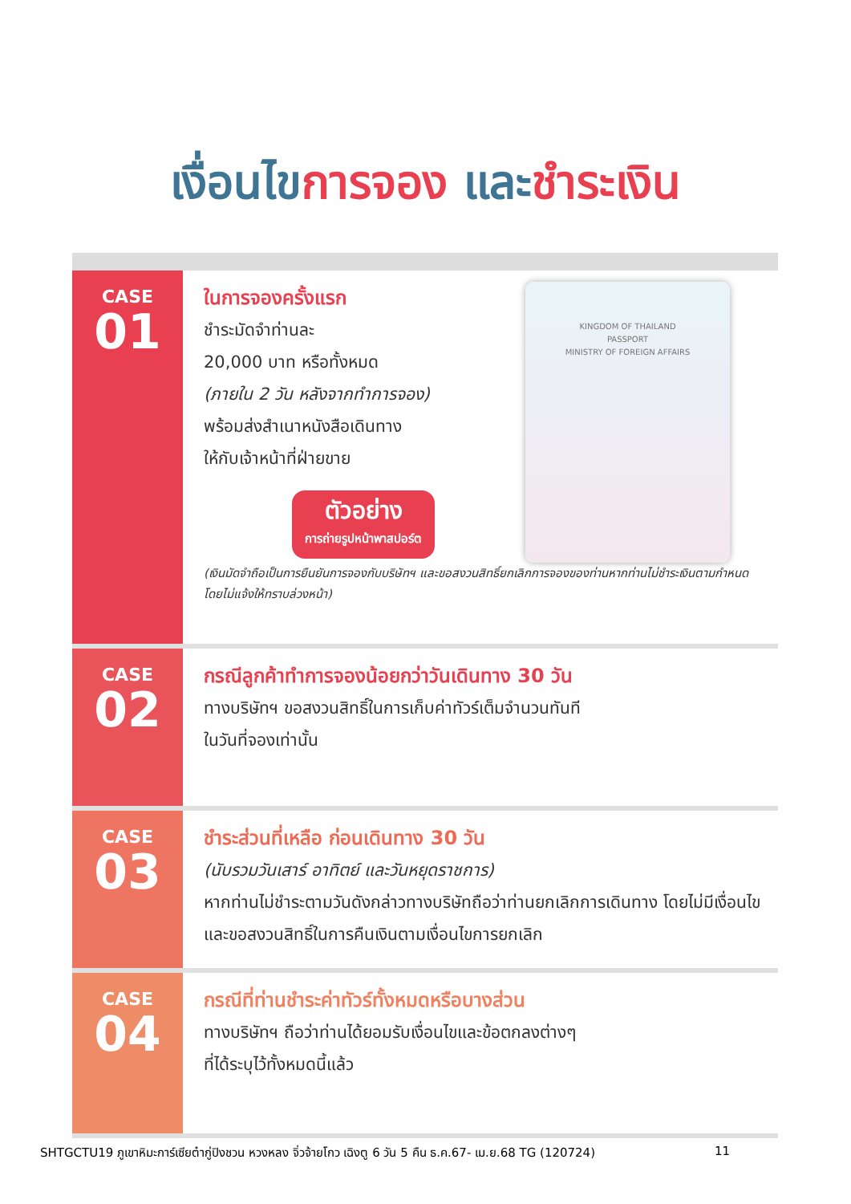เงื่อนไขการจอง และชำระเงิน
CASE
01
KINGDOM OF THAILAND
PASSPORT
MINISTRY OF FOREIGN AFFAIRS
ในการจองครั้งแรก
ชำระมัดจำท่านละ
20,000 บาท หรือทั้งหมด
(ภายใน 2 วัน หลังจากทำการจอง)
พร้อมส่งสำเนาหนังสือเดินทาง
ให้กับเจ้าหน้าที่ฝ่ายขาย
ตัวอย่าง
การถ่ายรูปหน้าพาสปอร์ต
(เงินมัดจำถือเป็นการยืนยันการจองกับบริษัทฯ และขอสงวนสิทธิ์ยกเลิกการจองของท่านหากท่านไม่ชำระเงินตามกำหนด โดยไม่แจ้งให้ทราบล่วงหน้า)
CASE
02
กรณีลูกค้าทำการจองน้อยกว่าวันเดินทาง 30 วัน
ทางบริษัทฯ ขอสงวนสิทธิ์ในการเก็บค่าทัวร์เต็มจำนวนทันที
ในวันที่จองเท่านั้น
CASE
03
ชำระส่วนที่เหลือ ก่อนเดินทาง 30 วัน
(นับรวมวันเสาร์ อาทิตย์ และวันหยุดราชการ)
หากท่านไม่ชำระตามวันดังกล่าวทางบริษัทถือว่าท่านยกเลิกการเดินทาง โดยไม่มีเงื่อนไข และขอสงวนสิทธิ์ในการคืนเงินตามเงื่อนไขการยกเลิก
CASE
04
กรณีที่ท่านชำระค่าทัวร์ทั้งหมดหรือบางส่วน
ทางบริษัทฯ ถือว่าท่านได้ยอมรับเงื่อนไขและข้อตกลงต่างๆ
ที่ได้ระบุไว้ทั้งหมดนี้แล้ว
SHTGCTU19 ภูเขาหิมะการ์เซียต๋ากู่ปิงชวน หวงหลง จิ่วจ้ายโกว เฉิงตู 6 วัน 5 คืน ธ.ค.67- เม.ย.68 TG (120724) 11